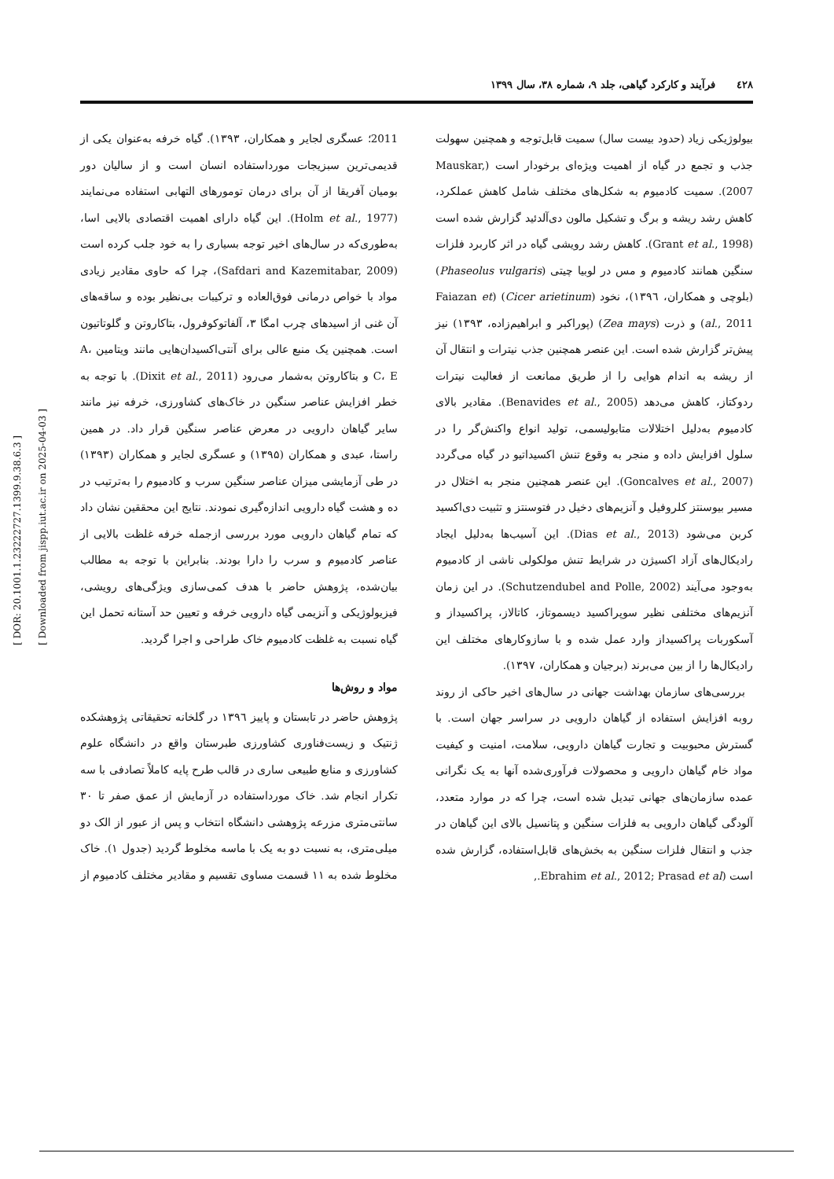٤٢٨ فرآیند و کارکرد گیاهی، جلد ۹، شماره ۳۸، سال ۱۳۹۹
[ DOR: 20.1001.1.23222727.1399.9.38.6.3 ]
[ Downloaded from jispp.iut.ac.ir on 2025-04-03 ]
بیولوژیکی زیاد (حدود بیست سال) سمیت قابل‌توجه و همچنین سهولت جذب و تجمع در گیاه از اهمیت ویژه‌ای برخودار است (Mauskar, 2007). سمیت کادمیوم به شکل‌های مختلف شامل کاهش عملکرد، کاهش رشد ریشه و برگ و تشکیل مالون دی‌آلدئید گزارش شده است (Grant et al., 1998). کاهش رشد رویشی گیاه در اثر کاربرد فلزات سنگین همانند کادمیوم و مس در لوبیا چیتی (Phaseolus vulgaris) (بلوچی و همکاران، ۱۳۹٦)، نخود (Cicer arietinum) (Faiazan et al., 2011) و ذرت (Zea mays) (پوراکبر و ابراهیم‌زاده، ۱۳۹۳) نیز پیش‌تر گزارش شده است. این عنصر همچنین جذب نیترات و انتقال آن از ریشه به اندام هوایی را از طریق ممانعت از فعالیت نیترات ردوکتاز، کاهش می‌دهد (Benavides et al., 2005). مقادیر بالای کادمیوم به‌دلیل اختلالات متابولیسمی، تولید انواع واکنش‌گر را در سلول افزایش داده و منجر به وقوع تنش اکسیداتیو در گیاه می‌گردد (Goncalves et al., 2007). این عنصر همچنین منجر به اختلال در مسیر بیوسنتز کلروفیل و آنزیم‌های دخیل در فتوسنتز و تثبیت دی‌اکسید کربن می‌شود (Dias et al., 2013). این آسیب‌ها به‌دلیل ایجاد رادیکال‌های آزاد اکسیژن در شرایط تنش مولکولی ناشی از کادمیوم به‌وجود می‌آیند (Schutzendubel and Polle, 2002). در این زمان آنزیم‌های مختلفی نظیر سوپراکسید دیسموتاز، کاتالاز، پراکسیداز و آسکوربات پراکسیداز وارد عمل شده و با سازوکارهای مختلف این رادیکال‌ها را از بین می‌برند (برجیان و همکاران، ۱۳۹۷).
بررسی‌های سازمان بهداشت جهانی در سال‌های اخیر حاکی از روند روبه افزایش استفاده از گیاهان دارویی در سراسر جهان است. با گسترش محبوبیت و تجارت گیاهان دارویی، سلامت، امنیت و کیفیت مواد خام گیاهان دارویی و محصولات فرآوری‌شده آنها به یک نگرانی عمده سازمان‌های جهانی تبدیل شده است، چرا که در موارد متعدد، آلودگی گیاهان دارویی به فلزات سنگین و پتانسیل بالای این گیاهان در جذب و انتقال فلزات سنگین به بخش‌های قابل‌استفاده، گزارش شده است (Ebrahim et al., 2012; Prasad et al.,
2011؛ عسگری لجایر و همکاران، ۱۳۹۳). گیاه خرفه به‌عنوان یکی از قدیمی‌ترین سبزیجات مورداستفاده انسان است و از سالیان دور بومیان آفریقا از آن برای درمان تومورهای التهابی استفاده می‌نمایند (Holm et al., 1977). این گیاه دارای اهمیت اقتصادی بالایی اسا، به‌طوری‌که در سال‌های اخیر توجه بسیاری را به خود جلب کرده است (Safdari and Kazemitabar, 2009)، چرا که حاوی مقادیر زیادی مواد با خواص درمانی فوق‌العاده و ترکیبات بی‌نظیر بوده و ساقه‌های آن غنی از اسیدهای چرب امگا ۳، آلفاتوکوفرول، بتاکاروتن و گلوتاتیون است. همچنین یک منبع عالی برای آنتی‌اکسیدان‌هایی مانند ویتامین A، C، E و بتاکاروتن به‌شمار می‌رود (Dixit et al., 2011). با توجه به خطر افزایش عناصر سنگین در خاک‌های کشاورزی، خرفه نیز مانند سایر گیاهان دارویی در معرض عناصر سنگین قرار داد. در همین راستا، عبدی و همکاران (۱۳۹۵) و عسگری لجایر و همکاران (۱۳۹۳) در طی آزمایشی میزان عناصر سنگین سرب و کادمیوم را به‌ترتیب در ده و هشت گیاه دارویی اندازه‌گیری نمودند. نتایج این محققین نشان داد که تمام گیاهان دارویی مورد بررسی ازجمله خرفه غلظت بالایی از عناصر کادمیوم و سرب را دارا بودند. بنابراین با توجه به مطالب بیان‌شده، پژوهش حاضر با هدف کمی‌سازی ویژگی‌های رویشی، فیزیولوژیکی و آنزیمی گیاه دارویی خرفه و تعیین حد آستانه تحمل این گیاه نسبت به غلظت کادمیوم خاک طراحی و اجرا گردید.
مواد و روش‌ها
پژوهش حاضر در تابستان و پاییز ۱۳۹٦ در گلخانه تحقیقاتی پژوهشکده ژنتیک و زیست‌فناوری کشاورزی طبرستان واقع در دانشگاه علوم کشاورزی و منابع طبیعی ساری در قالب طرح پایه کاملاً تصادفی با سه تکرار انجام شد. خاک مورداستفاده در آزمایش از عمق صفر تا ۳۰ سانتی‌متری مزرعه پژوهشی دانشگاه انتخاب و پس از عبور از الک دو میلی‌متری، به نسبت دو به یک با ماسه مخلوط گردید (جدول ۱). خاک مخلوط شده به ۱۱ قسمت مساوی تقسیم و مقادیر مختلف کادمیوم از